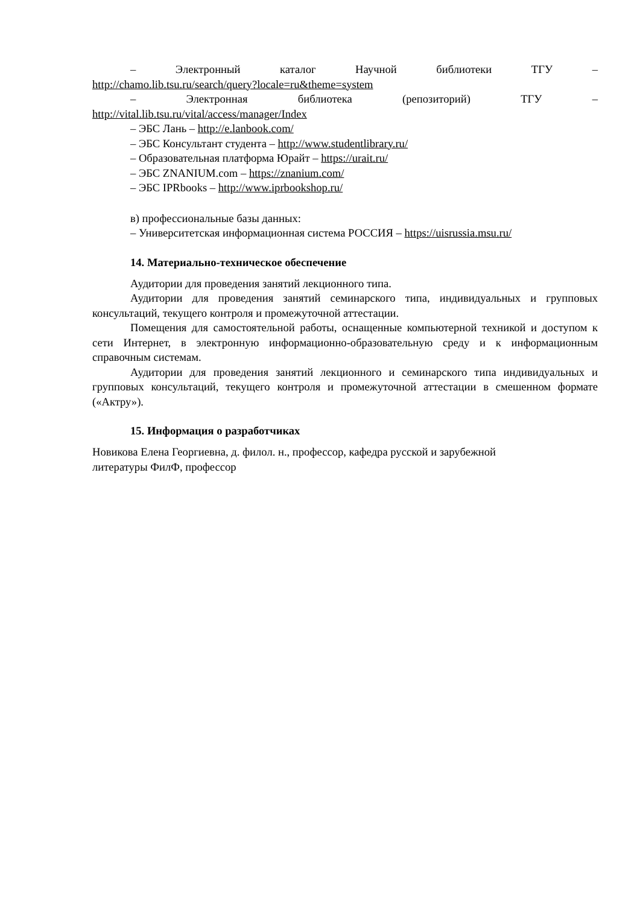– Электронный каталог Научной библиотеки ТГУ –
http://chamo.lib.tsu.ru/search/query?locale=ru&theme=system
– Электронная библиотека (репозиторий) ТГУ –
http://vital.lib.tsu.ru/vital/access/manager/Index
– ЭБС Лань – http://e.lanbook.com/
– ЭБС Консультант студента – http://www.studentlibrary.ru/
– Образовательная платформа Юрайт – https://urait.ru/
– ЭБС ZNANIUM.com – https://znanium.com/
– ЭБС IPRbooks – http://www.iprbookshop.ru/
в) профессиональные базы данных:
– Университетская информационная система РОССИЯ – https://uisrussia.msu.ru/
14. Материально-техническое обеспечение
Аудитории для проведения занятий лекционного типа.
Аудитории для проведения занятий семинарского типа, индивидуальных и групповых консультаций, текущего контроля и промежуточной аттестации.
Помещения для самостоятельной работы, оснащенные компьютерной техникой и доступом к сети Интернет, в электронную информационно-образовательную среду и к информационным справочным системам.
Аудитории для проведения занятий лекционного и семинарского типа индивидуальных и групповых консультаций, текущего контроля и промежуточной аттестации в смешенном формате («Актру»).
15. Информация о разработчиках
Новикова Елена Георгиевна, д. филол. н., профессор, кафедра русской и зарубежной
литературы ФилФ, профессор